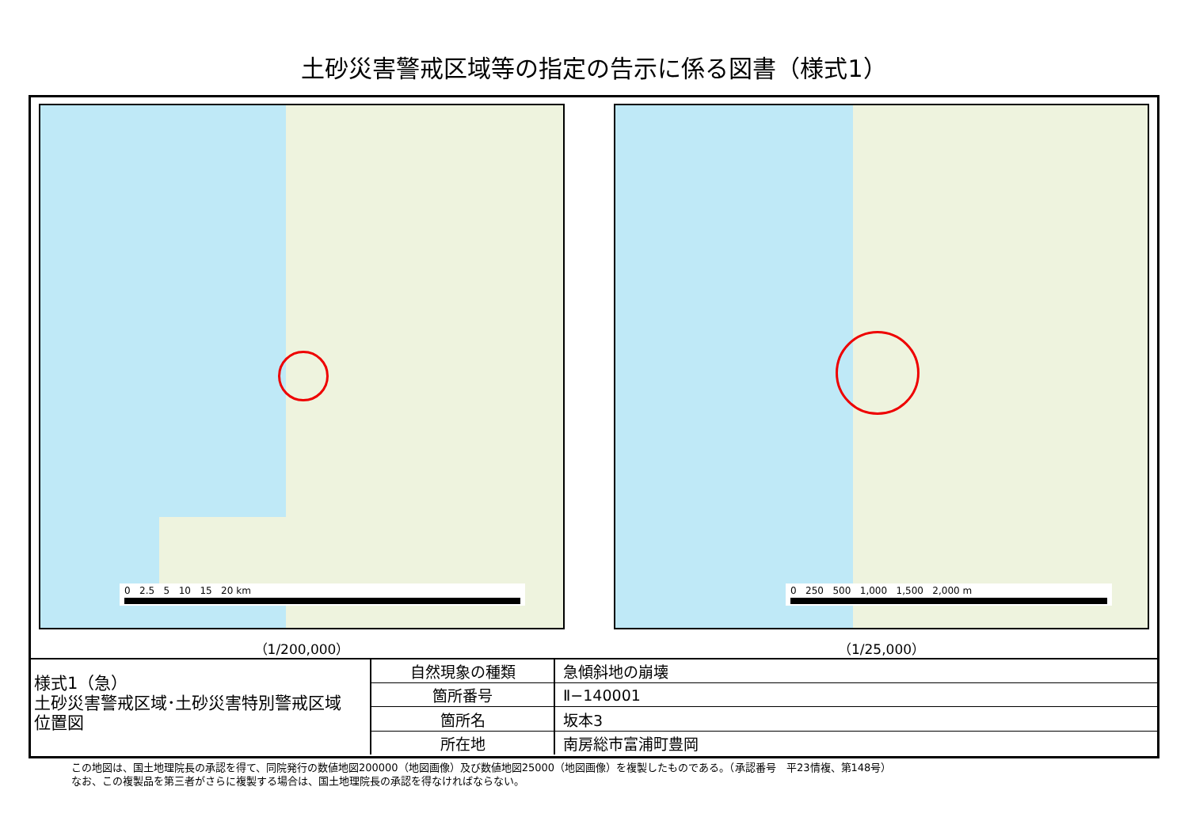土砂災害警戒区域等の指定の告示に係る図書（様式1）
0 2.5 5 10 15 20 km
（1/200,000）
0 250 500 1,000 1,500 2,000 m
（1/25,000）
様式1（急）
土砂災害警戒区域･土砂災害特別警戒区域
位置図
| 自然現象の種類 | 急傾斜地の崩壊 |
| 箇所番号 | Ⅱ−140001 |
| 箇所名 | 坂本3 |
| 所在地 | 南房総市富浦町豊岡 |
この地図は、国土地理院長の承認を得て、同院発行の数値地図200000（地図画像）及び数値地図25000（地図画像）を複製したものである。（承認番号　平23情複、第148号）
なお、この複製品を第三者がさらに複製する場合は、国土地理院長の承認を得なければならない。